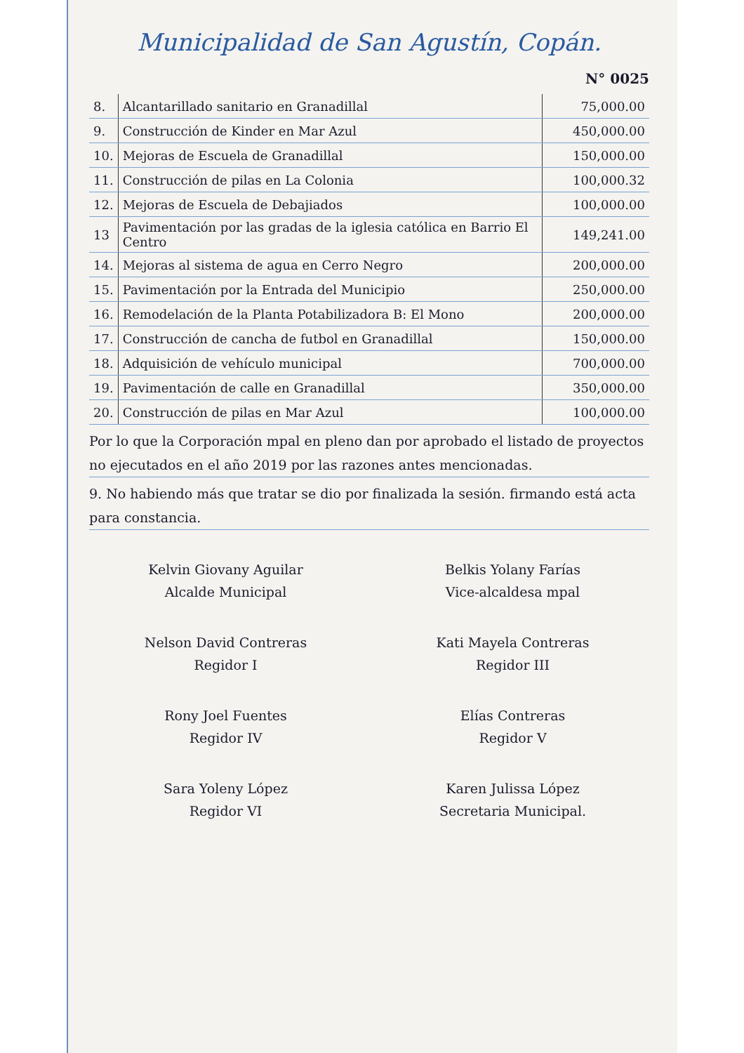Municipalidad de San Agustín, Copán.
N° 0025
| 8. | Alcantarillado sanitario en Granadillal | 75,000.00 |
| 9. | Construcción de Kinder en Mar Azul | 450,000.00 |
| 10. | Mejoras de Escuela de Granadillal | 150,000.00 |
| 11. | Construcción de pilas en La Colonia | 100,000.32 |
| 12. | Mejoras de Escuela de Debajiados | 100,000.00 |
| 13 | Pavimentación por las gradas de la iglesia católica en Barrio El Centro | 149,241.00 |
| 14. | Mejoras al sistema de agua en Cerro Negro | 200,000.00 |
| 15. | Pavimentación por la Entrada del Municipio | 250,000.00 |
| 16. | Remodelación de la Planta Potabilizadora B: El Mono | 200,000.00 |
| 17. | Construcción de cancha de futbol en Granadillal | 150,000.00 |
| 18. | Adquisición de vehículo municipal | 700,000.00 |
| 19. | Pavimentación de calle en Granadillal | 350,000.00 |
| 20. | Construcción de pilas en Mar Azul | 100,000.00 |
Por lo que la Corporación mpal en pleno dan por aprobado el listado de proyectos no ejecutados en el año 2019 por las razones antes mencionadas.
9. No habiendo más que tratar se dio por finalizada la sesión. firmando está acta para constancia.
Kelvin Giovany Aguilar
Alcalde Municipal
Belkis Yolany Farías
Vice-alcaldesa mpal
Nelson David Contreras
Regidor I
Kati Mayela Contreras
Regidor III
Rony Joel Fuentes
Regidor IV
Elías Contreras
Regidor V
Sara Yoleny López
Regidor VI
Karen Julissa López
Secretaria Municipal.